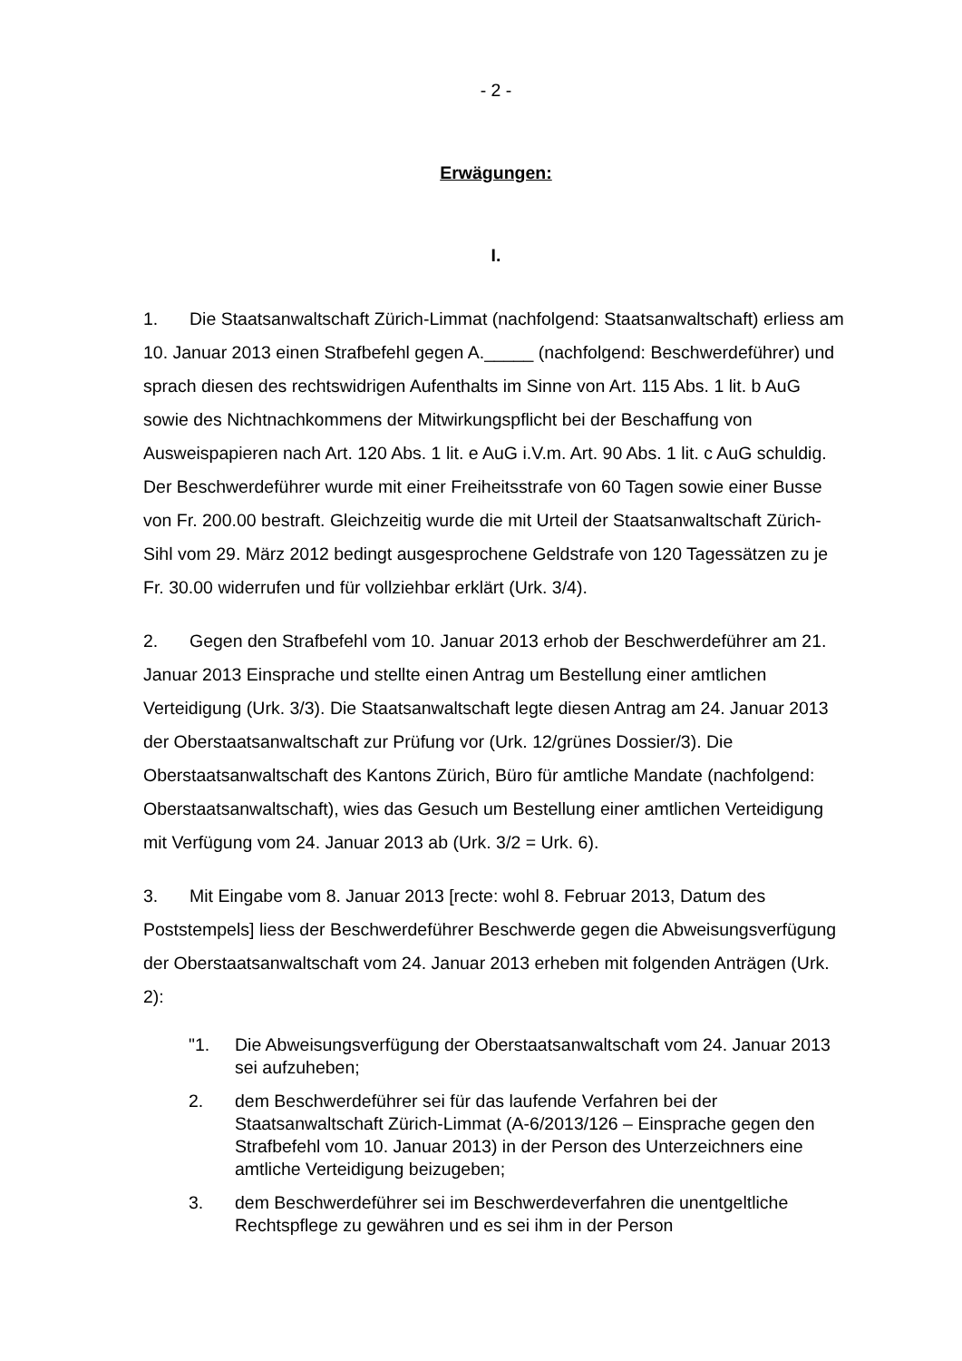- 2 -
Erwägungen:
I.
1. Die Staatsanwaltschaft Zürich-Limmat (nachfolgend: Staatsanwaltschaft) erliess am 10. Januar 2013 einen Strafbefehl gegen A._____ (nachfolgend: Beschwerdeführer) und sprach diesen des rechtswidrigen Aufenthalts im Sinne von Art. 115 Abs. 1 lit. b AuG sowie des Nichtnachkommens der Mitwirkungspflicht bei der Beschaffung von Ausweispapieren nach Art. 120 Abs. 1 lit. e AuG i.V.m. Art. 90 Abs. 1 lit. c AuG schuldig. Der Beschwerdeführer wurde mit einer Freiheitsstrafe von 60 Tagen sowie einer Busse von Fr. 200.00 bestraft. Gleichzeitig wurde die mit Urteil der Staatsanwaltschaft Zürich-Sihl vom 29. März 2012 bedingt ausgesprochene Geldstrafe von 120 Tagessätzen zu je Fr. 30.00 widerrufen und für vollziehbar erklärt (Urk. 3/4).
2. Gegen den Strafbefehl vom 10. Januar 2013 erhob der Beschwerdeführer am 21. Januar 2013 Einsprache und stellte einen Antrag um Bestellung einer amtlichen Verteidigung (Urk. 3/3). Die Staatsanwaltschaft legte diesen Antrag am 24. Januar 2013 der Oberstaatsanwaltschaft zur Prüfung vor (Urk. 12/grünes Dossier/3). Die Oberstaatsanwaltschaft des Kantons Zürich, Büro für amtliche Mandate (nachfolgend: Oberstaatsanwaltschaft), wies das Gesuch um Bestellung einer amtlichen Verteidigung mit Verfügung vom 24. Januar 2013 ab (Urk. 3/2 = Urk. 6).
3. Mit Eingabe vom 8. Januar 2013 [recte: wohl 8. Februar 2013, Datum des Poststempels] liess der Beschwerdeführer Beschwerde gegen die Abweisungsverfügung der Oberstaatsanwaltschaft vom 24. Januar 2013 erheben mit folgenden Anträgen (Urk. 2):
"1. Die Abweisungsverfügung der Oberstaatsanwaltschaft vom 24. Januar 2013 sei aufzuheben;
2. dem Beschwerdeführer sei für das laufende Verfahren bei der Staatsanwaltschaft Zürich-Limmat (A-6/2013/126 – Einsprache gegen den Strafbefehl vom 10. Januar 2013) in der Person des Unterzeichners eine amtliche Verteidigung beizugeben;
3. dem Beschwerdeführer sei im Beschwerdeverfahren die unentgeltliche Rechtspflege zu gewähren und es sei ihm in der Person